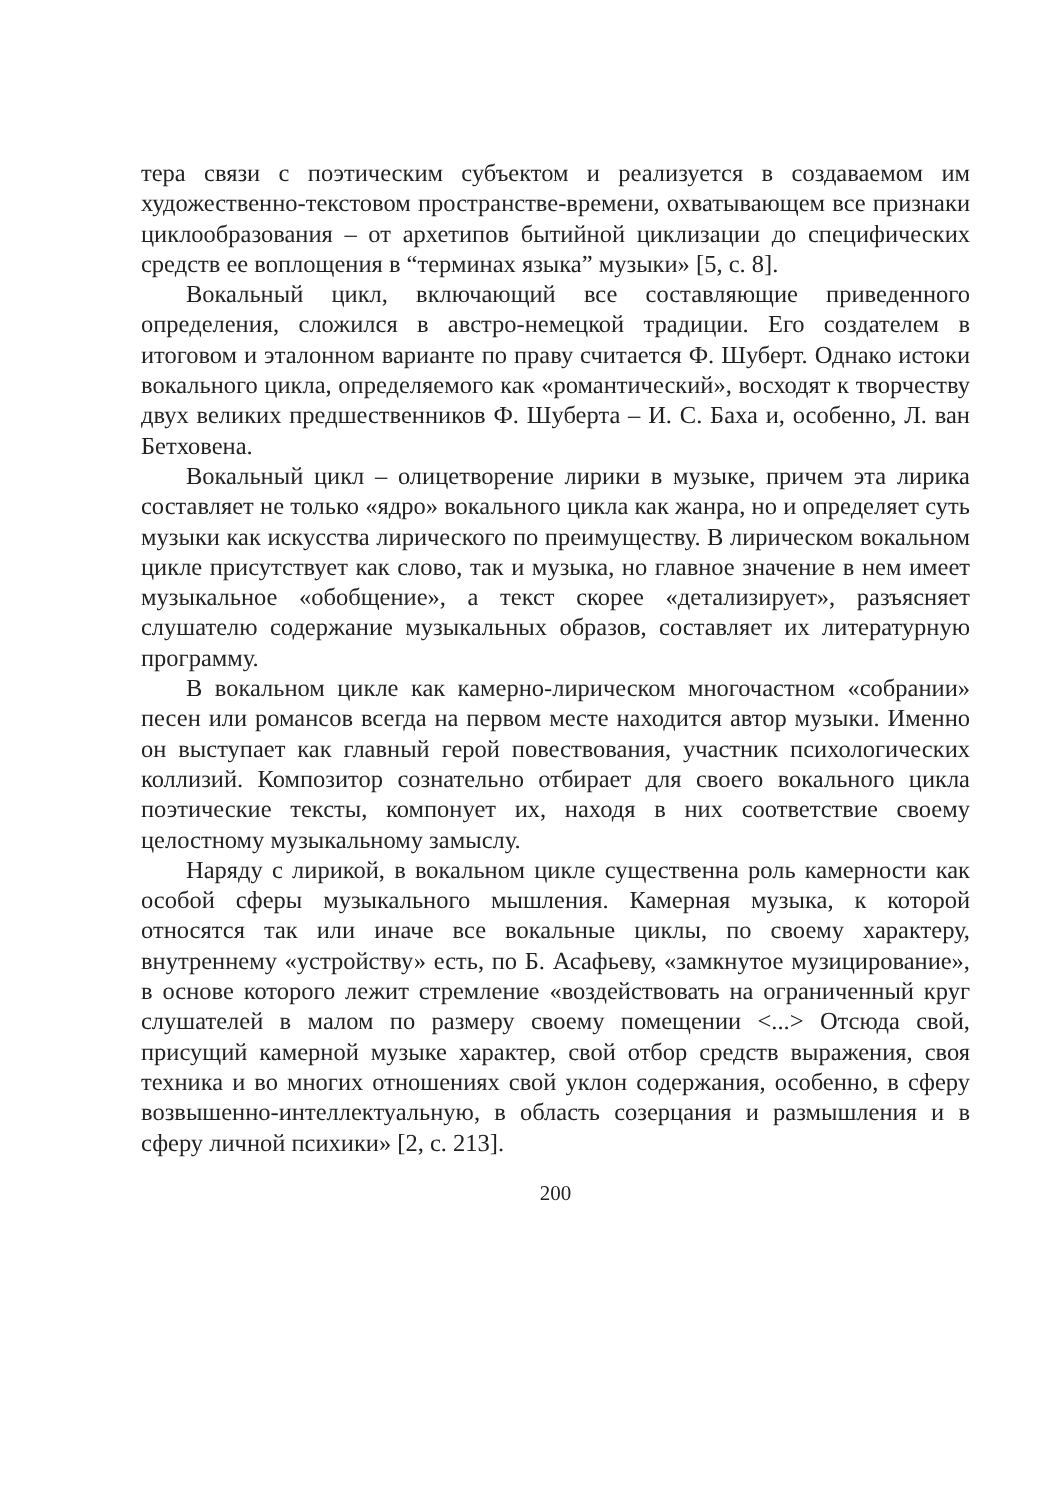тера связи с поэтическим субъектом и реализуется в создаваемом им художественно-текстовом пространстве-времени, охватывающем все признаки циклообразования – от архетипов бытийной циклизации до специфических средств ее воплощения в “терминах языка” музыки» [5, с. 8].
Вокальный цикл, включающий все составляющие приведенного определения, сложился в австро-немецкой традиции. Его создателем в итоговом и эталонном варианте по праву считается Ф. Шуберт. Однако истоки вокального цикла, определяемого как «романтический», восходят к творчеству двух великих предшественников Ф. Шуберта – И. С. Баха и, особенно, Л. ван Бетховена.
Вокальный цикл – олицетворение лирики в музыке, причем эта лирика составляет не только «ядро» вокального цикла как жанра, но и определяет суть музыки как искусства лирического по преимуществу. В лирическом вокальном цикле присутствует как слово, так и музыка, но главное значение в нем имеет музыкальное «обобщение», а текст скорее «детализирует», разъясняет слушателю содержание музыкальных образов, составляет их литературную программу.
В вокальном цикле как камерно-лирическом многочастном «собрании» песен или романсов всегда на первом месте находится автор музыки. Именно он выступает как главный герой повествования, участник психологических коллизий. Композитор сознательно отбирает для своего вокального цикла поэтические тексты, компонует их, находя в них соответствие своему целостному музыкальному замыслу.
Наряду с лирикой, в вокальном цикле существенна роль камерности как особой сферы музыкального мышления. Камерная музыка, к которой относятся так или иначе все вокальные циклы, по своему характеру, внутреннему «устройству» есть, по Б. Асафьеву, «замкнутое музицирование», в основе которого лежит стремление «воздействовать на ограниченный круг слушателей в малом по размеру своему помещении <...> Отсюда свой, присущий камерной музыке характер, свой отбор средств выражения, своя техника и во многих отношениях свой уклон содержания, особенно, в сферу возвышенно-интеллектуальную, в область созерцания и размышления и в сферу личной психики» [2, с. 213].
200